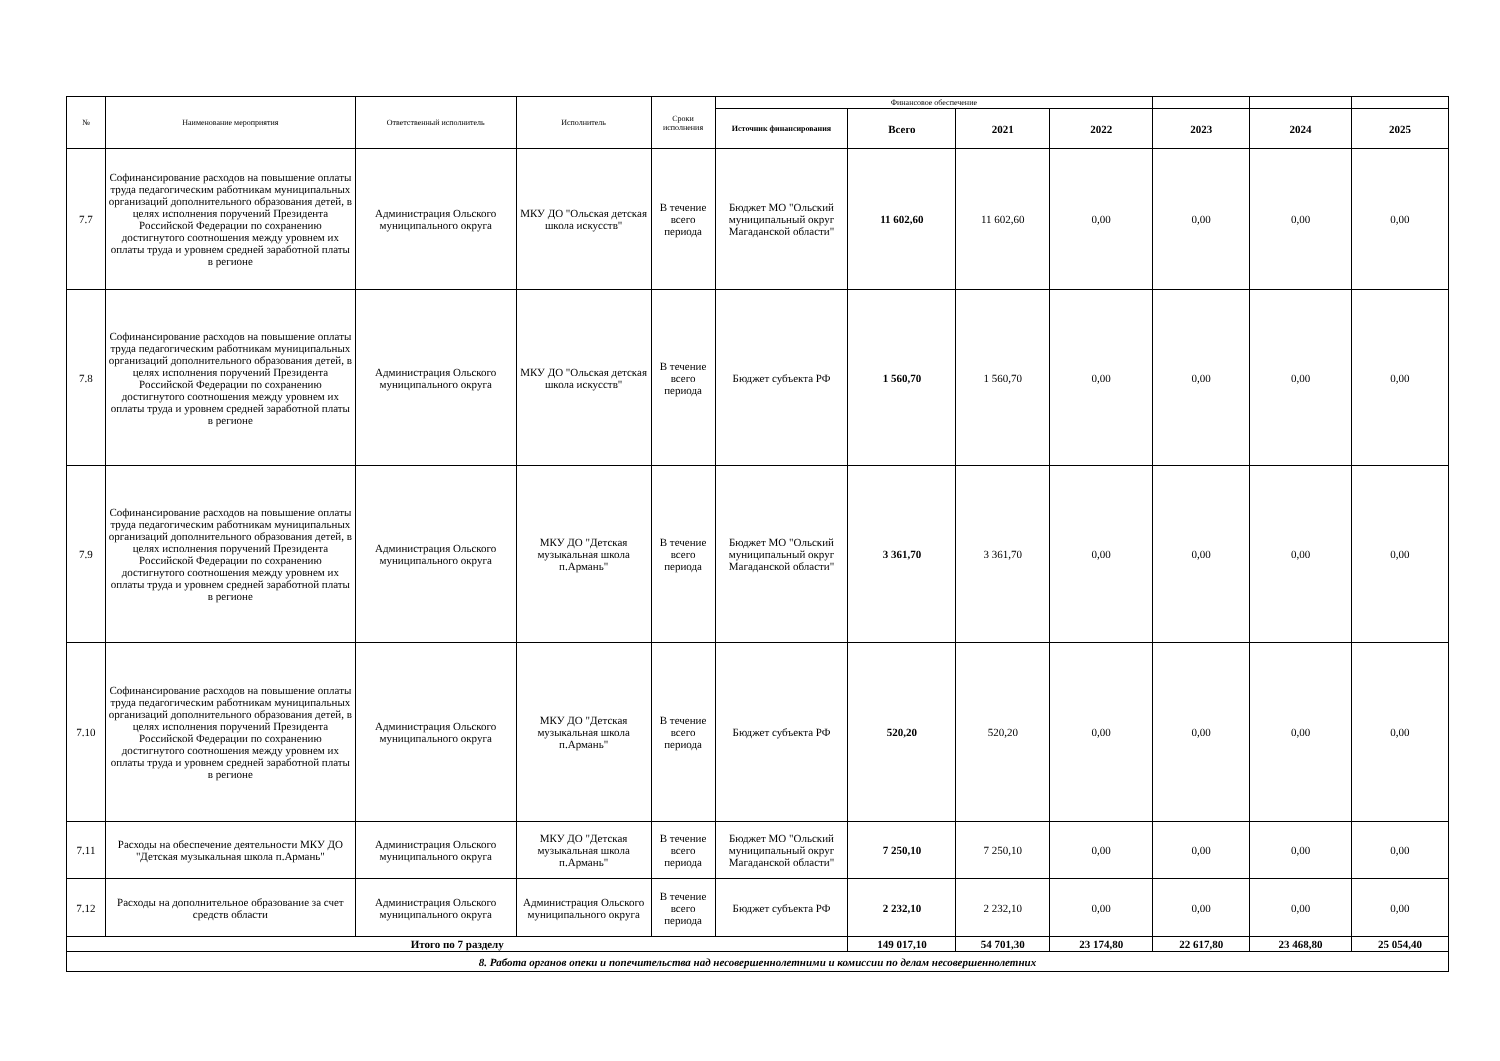| № | Наименование мероприятия | Ответственный исполнитель | Исполнитель | Сроки исполнения | Финансовое обеспечение | | | | | | |
| --- | --- | --- | --- | --- | --- | --- | --- | --- | --- | --- | --- |
| | | | | | Источник финансирования | Всего | 2021 | 2022 | 2023 | 2024 | 2025 |
| 7.7 | Софинансирование расходов на повышение оплаты труда педагогическим работникам муниципальных организаций дополнительного образования детей, в целях исполнения поручений Президента Российской Федерации по сохранению достигнутого соотношения между уровнем их оплаты труда и уровнем средней заработной платы в регионе | Администрация Ольского муниципального округа | МКУ ДО "Ольская детская школа искусств" | В течение всего периода | Бюджет МО "Ольский муниципальный округ Магаданской области" | 11 602,60 | 11 602,60 | 0,00 | 0,00 | 0,00 | 0,00 |
| 7.8 | Софинансирование расходов на повышение оплаты труда педагогическим работникам муниципальных организаций дополнительного образования детей, в целях исполнения поручений Президента Российской Федерации по сохранению достигнутого соотношения между уровнем их оплаты труда и уровнем средней заработной платы в регионе | Администрация Ольского муниципального округа | МКУ ДО "Ольская детская школа искусств" | В течение всего периода | Бюджет субъекта РФ | 1 560,70 | 1 560,70 | 0,00 | 0,00 | 0,00 | 0,00 |
| 7.9 | Софинансирование расходов на повышение оплаты труда педагогическим работникам муниципальных организаций дополнительного образования детей, в целях исполнения поручений Президента Российской Федерации по сохранению достигнутого соотношения между уровнем их оплаты труда и уровнем средней заработной платы в регионе | Администрация Ольского муниципального округа | МКУ ДО "Детская музыкальная школа п.Армань" | В течение всего периода | Бюджет МО "Ольский муниципальный округ Магаданской области" | 3 361,70 | 3 361,70 | 0,00 | 0,00 | 0,00 | 0,00 |
| 7.10 | Софинансирование расходов на повышение оплаты труда педагогическим работникам муниципальных организаций дополнительного образования детей, в целях исполнения поручений Президента Российской Федерации по сохранению достигнутого соотношения между уровнем их оплаты труда и уровнем средней заработной платы в регионе | Администрация Ольского муниципального округа | МКУ ДО "Детская музыкальная школа п.Армань" | В течение всего периода | Бюджет субъекта РФ | 520,20 | 520,20 | 0,00 | 0,00 | 0,00 | 0,00 |
| 7.11 | Расходы на обеспечение деятельности МКУ ДО "Детская музыкальная школа п.Армань" | Администрация Ольского муниципального округа | МКУ ДО "Детская музыкальная школа п.Армань" | В течение всего периода | Бюджет МО "Ольский муниципальный округ Магаданской области" | 7 250,10 | 7 250,10 | 0,00 | 0,00 | 0,00 | 0,00 |
| 7.12 | Расходы на дополнительное образование за счет средств области | Администрация Ольского муниципального округа | Администрация Ольского муниципального округа | В течение всего периода | Бюджет субъекта РФ | 2 232,10 | 2 232,10 | 0,00 | 0,00 | 0,00 | 0,00 |
| Итого по 7 разделу | | | | | | 149 017,10 | 54 701,30 | 23 174,80 | 22 617,80 | 23 468,80 | 25 054,40 |
| 8. Работа органов опеки и попечительства над несовершеннолетними и комиссии по делам несовершеннолетних | | | | | | | | | | | |